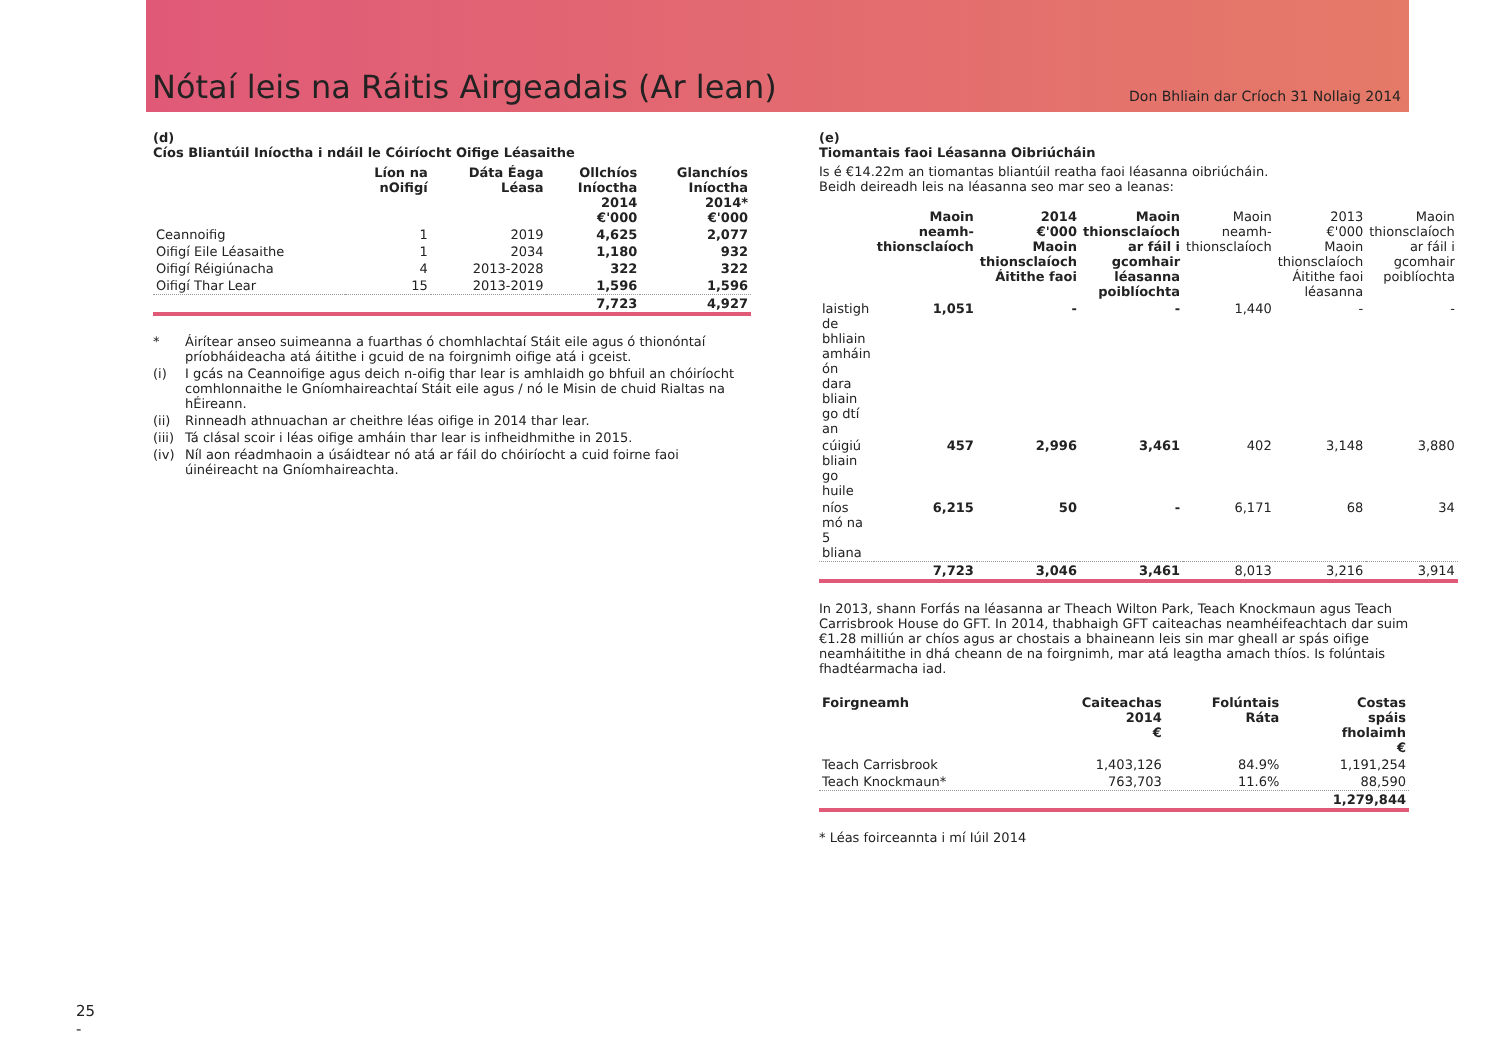Nótaí leis na Ráitis Airgeadais (Ar lean)
Don Bhliain dar Críoch 31 Nollaig 2014
(d)
Cíos Bliantúil Iníoctha i ndáil le Cóiríocht Oifige Léasaithe
| | Líon na nOifigí | Dáta Éaga Léasa | Ollchíos Iníoctha 2014 €'000 | Glanchíos Iníoctha 2014* €'000 |
| --- | --- | --- | --- | --- |
| Ceannoifig | 1 | 2019 | 4,625 | 2,077 |
| Oifigí Eile Léasaithe | 1 | 2034 | 1,180 | 932 |
| Oifigí Réigiúnacha | 4 | 2013-2028 | 322 | 322 |
| Oifigí Thar Lear | 15 | 2013-2019 | 1,596 | 1,596 |
| | | | 7,723 | 4,927 |
* Áirítear anseo suimeanna a fuarthas ó chomhlachtaí Stáit eile agus ó thionóntaí príobháideacha atá áitithe i gcuid de na foirgnimh oifige atá i gceist.
(i) I gcás na Ceannoifige agus deich n-oifig thar lear is amhlaidh go bhfuil an chóiríocht comhlonnaithe le Gníomhaireachtaí Stáit eile agus / nó le Misin de chuid Rialtas na hÉireann.
(ii) Rinneadh athnuachan ar cheithre léas oifige in 2014 thar lear.
(iii) Tá clásal scoir i léas oifige amháin thar lear is infheidhmithe in 2015.
(iv) Níl aon réadmhaoin a úsáidtear nó atá ar fáil do chóiríocht a cuid foirne faoi úinéireacht na Gníomhaireachta.
(e)
Tiomantais faoi Léasanna Oibriúcháin
Is é €14.22m an tiomantas bliantúil reatha faoi léasanna oibriúcháin.
Beidh deireadh leis na léasanna seo mar seo a leanas:
| | Maoin neamh-thionsclaíoch | 2014 €'000 Maoin thionsclaíoch Áitithe faoi | Maoin thionsclaíoch ar fáil i gcomhair léasanna poiblíochta | Maoin neamh-thionsclaíoch | 2013 €'000 Maoin thionsclaíoch Áitithe faoi léasanna | Maoin thionsclaíoch ar fáil i gcomhair poiblíochta |
| laistigh de bhliain amháin ón dara bliain go dtí an | 1,051 | - | - | 1,440 | - | - |
| cúigiú bliain go huile | 457 | 2,996 | 3,461 | 402 | 3,148 | 3,880 |
| níos mó na 5 bliana | 6,215 | 50 | - | 6,171 | 68 | 34 |
| | 7,723 | 3,046 | 3,461 | 8,013 | 3,216 | 3,914 |
In 2013, shann Forfás na léasanna ar Theach Wilton Park, Teach Knockmaun agus Teach Carrisbrook House do GFT. In 2014, thabhaigh GFT caiteachas neamhéifeachtach dar suim €1.28 milliún ar chíos agus ar chostais a bhaineann leis sin mar gheall ar spás oifige neamháitithe in dhá cheann de na foirgnimh, mar atá leagtha amach thíos. Is folúntais fhadtéarmacha iad.
| Foirgneamh | Caiteachas 2014 € | Folúntais Ráta | Costas spáis fholaimh € |
| --- | --- | --- | --- |
| Teach Carrisbrook | 1,403,126 | 84.9% | 1,191,254 |
| Teach Knockmaun* | 763,703 | 11.6% | 88,590 |
| | | | 1,279,844 |
* Léas foirceannta i mí Iúil 2014
25
-